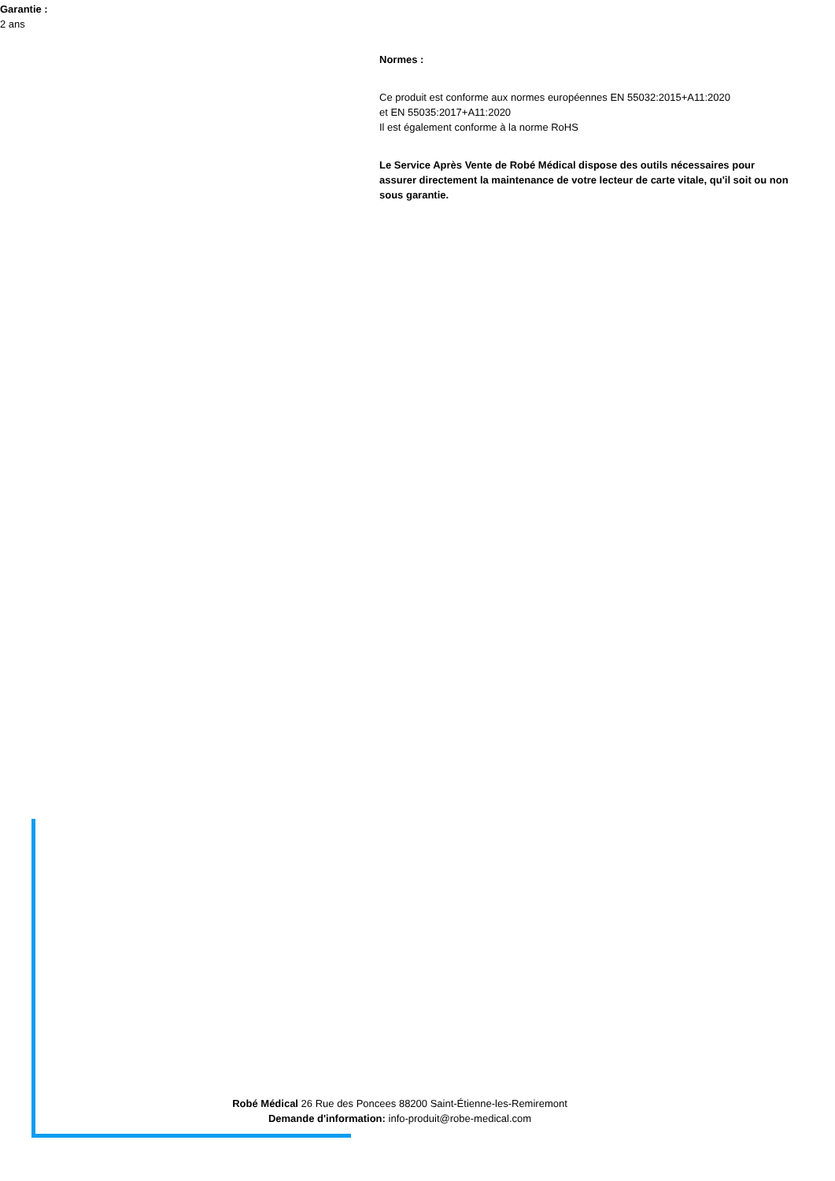Garantie :
2 ans
Normes :
Ce produit est conforme aux normes européennes EN 55032:2015+A11:2020
et EN 55035:2017+A11:2020
Il est également conforme à la norme RoHS
Le Service Après Vente de Robé Médical dispose des outils nécessaires pour assurer directement la maintenance de votre lecteur de carte vitale, qu'il soit ou non sous garantie.
Robé Médical 26 Rue des Poncees 88200 Saint-Étienne-les-Remiremont
Demande d'information: info-produit@robe-medical.com